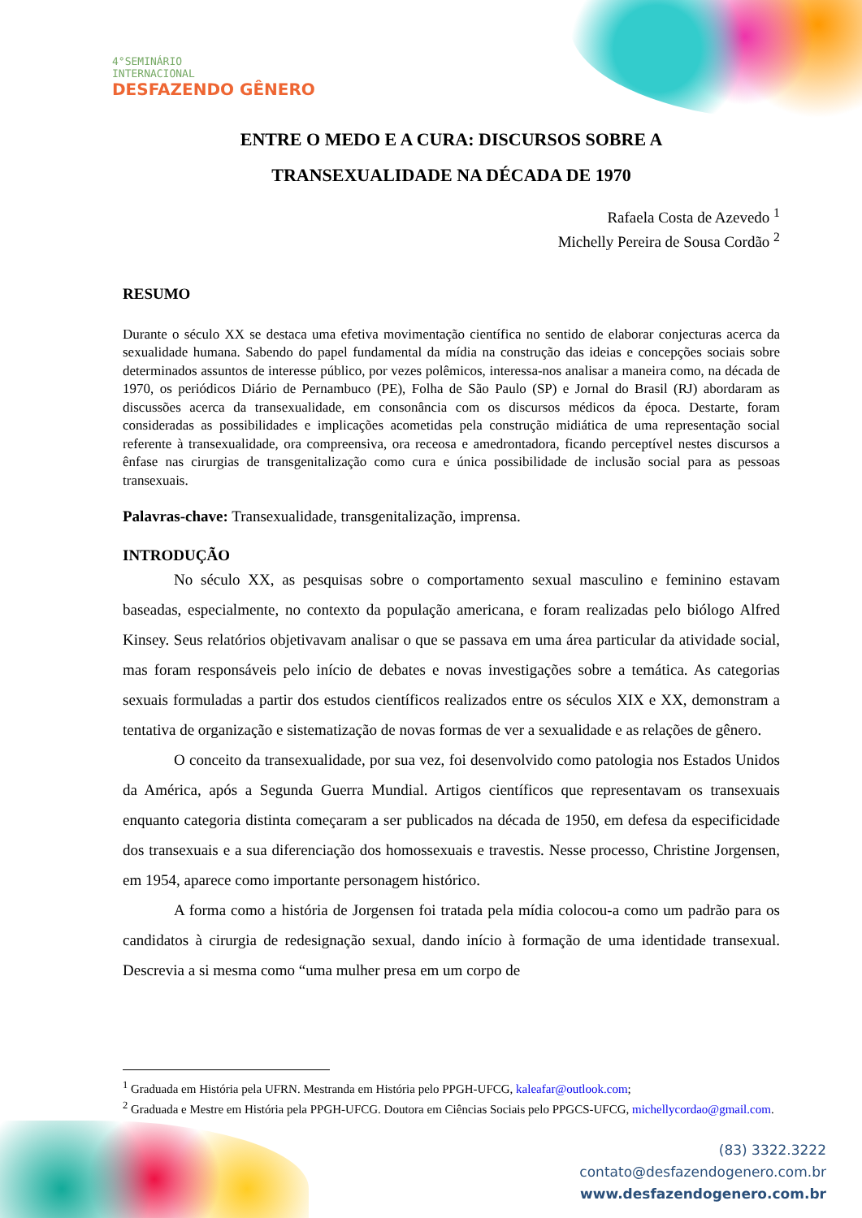4°SEMINÁRIO
INTERNACIONAL
DESFAZENDO GÊNERO
ENTRE O MEDO E A CURA: DISCURSOS SOBRE A
TRANSEXUALIDADE NA DÉCADA DE 1970
Rafaela Costa de Azevedo <sup>1</sup>
Michelly Pereira de Sousa Cordão <sup>2</sup>
RESUMO
Durante o século XX se destaca uma efetiva movimentação científica no sentido de elaborar conjecturas acerca da sexualidade humana. Sabendo do papel fundamental da mídia na construção das ideias e concepções sociais sobre determinados assuntos de interesse público, por vezes polêmicos, interessa-nos analisar a maneira como, na década de 1970, os periódicos Diário de Pernambuco (PE), Folha de São Paulo (SP) e Jornal do Brasil (RJ) abordaram as discussões acerca da transexualidade, em consonância com os discursos médicos da época. Destarte, foram consideradas as possibilidades e implicações acometidas pela construção midiática de uma representação social referente à transexualidade, ora compreensiva, ora receosa e amedrontadora, ficando perceptível nestes discursos a ênfase nas cirurgias de transgenitalização como cura e única possibilidade de inclusão social para as pessoas transexuais.
Palavras-chave: Transexualidade, transgenitalização, imprensa.
INTRODUÇÃO
No século XX, as pesquisas sobre o comportamento sexual masculino e feminino estavam baseadas, especialmente, no contexto da população americana, e foram realizadas pelo biólogo Alfred Kinsey. Seus relatórios objetivavam analisar o que se passava em uma área particular da atividade social, mas foram responsáveis pelo início de debates e novas investigações sobre a temática. As categorias sexuais formuladas a partir dos estudos científicos realizados entre os séculos XIX e XX, demonstram a tentativa de organização e sistematização de novas formas de ver a sexualidade e as relações de gênero.
O conceito da transexualidade, por sua vez, foi desenvolvido como patologia nos Estados Unidos da América, após a Segunda Guerra Mundial. Artigos científicos que representavam os transexuais enquanto categoria distinta começaram a ser publicados na década de 1950, em defesa da especificidade dos transexuais e a sua diferenciação dos homossexuais e travestis. Nesse processo, Christine Jorgensen, em 1954, aparece como importante personagem histórico.
A forma como a história de Jorgensen foi tratada pela mídia colocou-a como um padrão para os candidatos à cirurgia de redesignação sexual, dando início à formação de uma identidade transexual. Descrevia a si mesma como “uma mulher presa em um corpo de
<sup>1</sup> Graduada em História pela UFRN. Mestranda em História pelo PPGH-UFCG, kaleafar@outlook.com;
<sup>2</sup> Graduada e Mestre em História pela PPGH-UFCG. Doutora em Ciências Sociais pelo PPGCS-UFCG, michellycordao@gmail.com.
(83) 3322.3222
contato@desfazendogenero.com.br
www.desfazendogenero.com.br